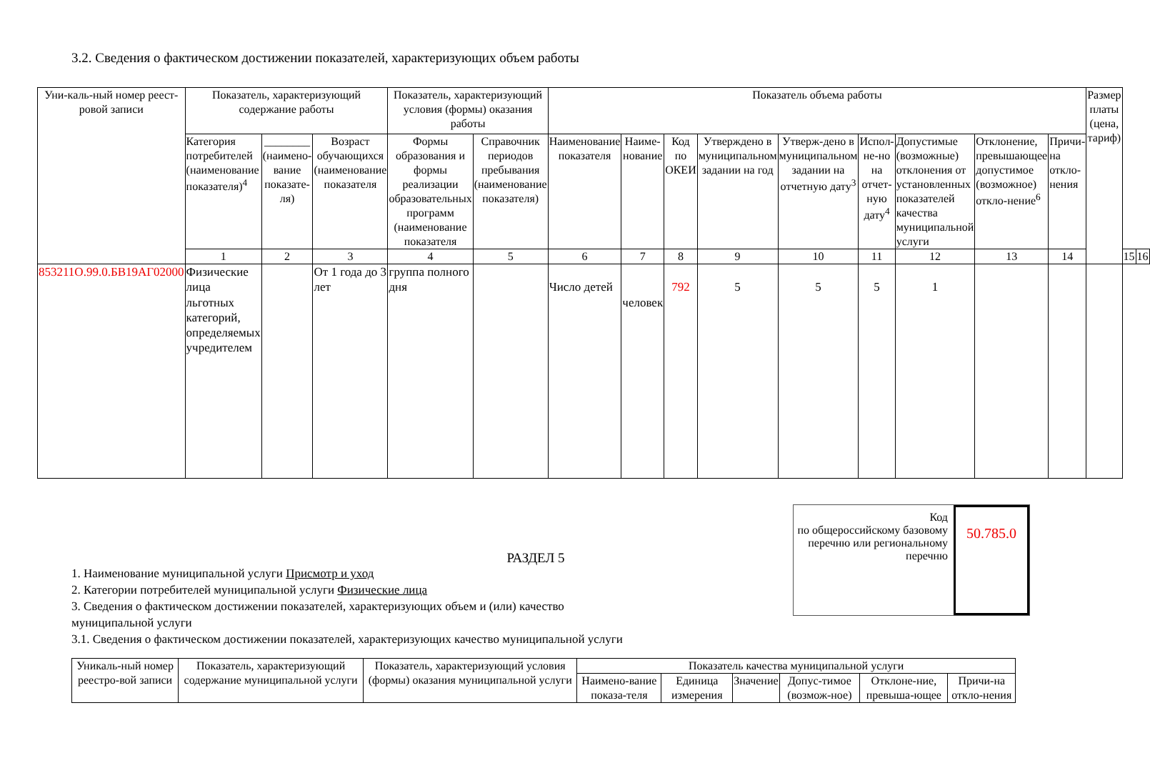3.2. Сведения о фактическом достижении показателей, характеризующих объем работы
| Уни-каль-ный номер реест-ровой записи | Показатель, характеризующий содержание работы | | | Показатель, характеризующий условия (формы) оказания работы | | Показатель объема работы | | | | | | | | | Размер платы (цена, тариф) | | |
| --- | --- | --- | --- | --- | --- | --- | --- | --- | --- | --- | --- | --- | --- | --- | --- | --- | --- |
| | Категория потребителей (наименование показателя)<sup>4</sup> | ________ (наимено-вание показате-ля) | Возраст обучающихся (наименование показателя | Формы образования и формы реализации образовательных программ (наименование показателя | Справочник периодов пребывания (наименование показателя) | Наименование показателя | Наиме-нование | Код по ОКЕИ | Утверждено в муниципальном задании на год | Утверж-дено в муниципальном задании на отчетную дату<sup>3</sup> | Испол-не-но на отчет-ную дату<sup>4</sup> | Допустимые (возможные) отклонения от установленных показателей качества муниципальной услуги | Отклонение, превышающее допустимое (возможное) откло-нение<sup>6</sup> | Причи-на откло-нения | | | |
| | 1 | 2 | 3 | 4 | 5 | 6 | 7 | 8 | 9 | 10 | 11 | 12 | 13 | 14 | | 15 | 16 |
| 853211О.99.0.БВ19АГ02000 | Физические лица льготных категорий, определяемых учредителем | | От 1 года до 3 лет | группа полного дня | | Число детей | человек | 792 | 5 | 5 | 5 | 1 | | | | | |
РАЗДЕЛ 5
1. Наименование муниципальной услуги Присмотр и уход
2. Категории потребителей муниципальной услуги Физические лица
3. Сведения о фактическом достижении показателей, характеризующих объем и (или) качество
муниципальной услуги
3.1. Сведения о фактическом достижении показателей, характеризующих качество муниципальной услуги
Код
по общероссийскому базовому перечню или региональному перечню
50.785.0
| Уникаль-ный номер реестро-вой записи | Показатель, характеризующий содержание муниципальной услуги | Показатель, характеризующий условия (формы) оказания муниципальной услуги | Показатель качества муниципальной услуги | | | | | |
| --- | --- | --- | --- | --- | --- | --- | --- | --- |
| | | | Наимено-вание показа-теля | Единица измерения | Значение | Допус-тимое (возмож-ное) | Отклоне-ние, превыша-ющее | Причи-на откло-нения |